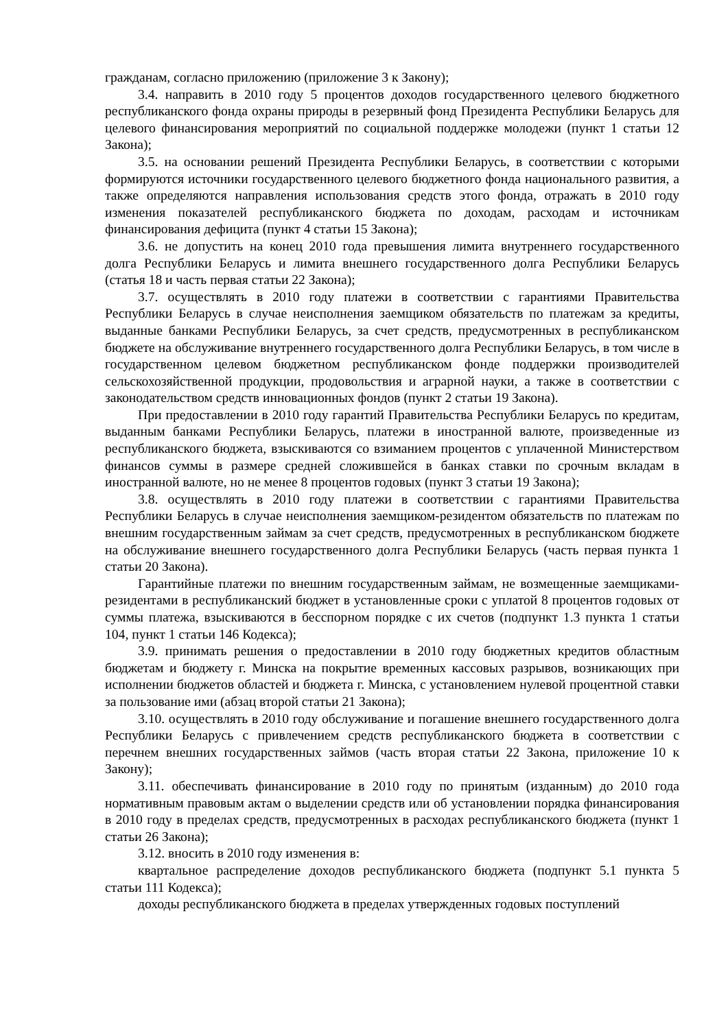гражданам, согласно приложению (приложение 3 к Закону);
3.4. направить в 2010 году 5 процентов доходов государственного целевого бюджетного республиканского фонда охраны природы в резервный фонд Президента Республики Беларусь для целевого финансирования мероприятий по социальной поддержке молодежи (пункт 1 статьи 12 Закона);
3.5. на основании решений Президента Республики Беларусь, в соответствии с которыми формируются источники государственного целевого бюджетного фонда национального развития, а также определяются направления использования средств этого фонда, отражать в 2010 году изменения показателей республиканского бюджета по доходам, расходам и источникам финансирования дефицита (пункт 4 статьи 15 Закона);
3.6. не допустить на конец 2010 года превышения лимита внутреннего государственного долга Республики Беларусь и лимита внешнего государственного долга Республики Беларусь (статья 18 и часть первая статьи 22 Закона);
3.7. осуществлять в 2010 году платежи в соответствии с гарантиями Правительства Республики Беларусь в случае неисполнения заемщиком обязательств по платежам за кредиты, выданные банками Республики Беларусь, за счет средств, предусмотренных в республиканском бюджете на обслуживание внутреннего государственного долга Республики Беларусь, в том числе в государственном целевом бюджетном республиканском фонде поддержки производителей сельскохозяйственной продукции, продовольствия и аграрной науки, а также в соответствии с законодательством средств инновационных фондов (пункт 2 статьи 19 Закона).
При предоставлении в 2010 году гарантий Правительства Республики Беларусь по кредитам, выданным банками Республики Беларусь, платежи в иностранной валюте, произведенные из республиканского бюджета, взыскиваются со взиманием процентов с уплаченной Министерством финансов суммы в размере средней сложившейся в банках ставки по срочным вкладам в иностранной валюте, но не менее 8 процентов годовых (пункт 3 статьи 19 Закона);
3.8. осуществлять в 2010 году платежи в соответствии с гарантиями Правительства Республики Беларусь в случае неисполнения заемщиком-резидентом обязательств по платежам по внешним государственным займам за счет средств, предусмотренных в республиканском бюджете на обслуживание внешнего государственного долга Республики Беларусь (часть первая пункта 1 статьи 20 Закона).
Гарантийные платежи по внешним государственным займам, не возмещенные заемщиками-резидентами в республиканский бюджет в установленные сроки с уплатой 8 процентов годовых от суммы платежа, взыскиваются в бесспорном порядке с их счетов (подпункт 1.3 пункта 1 статьи 104, пункт 1 статьи 146 Кодекса);
3.9. принимать решения о предоставлении в 2010 году бюджетных кредитов областным бюджетам и бюджету г. Минска на покрытие временных кассовых разрывов, возникающих при исполнении бюджетов областей и бюджета г. Минска, с установлением нулевой процентной ставки за пользование ими (абзац второй статьи 21 Закона);
3.10. осуществлять в 2010 году обслуживание и погашение внешнего государственного долга Республики Беларусь с привлечением средств республиканского бюджета в соответствии с перечнем внешних государственных займов (часть вторая статьи 22 Закона, приложение 10 к Закону);
3.11. обеспечивать финансирование в 2010 году по принятым (изданным) до 2010 года нормативным правовым актам о выделении средств или об установлении порядка финансирования в 2010 году в пределах средств, предусмотренных в расходах республиканского бюджета (пункт 1 статьи 26 Закона);
3.12. вносить в 2010 году изменения в:
квартальное распределение доходов республиканского бюджета (подпункт 5.1 пункта 5 статьи 111 Кодекса);
доходы республиканского бюджета в пределах утвержденных годовых поступлений